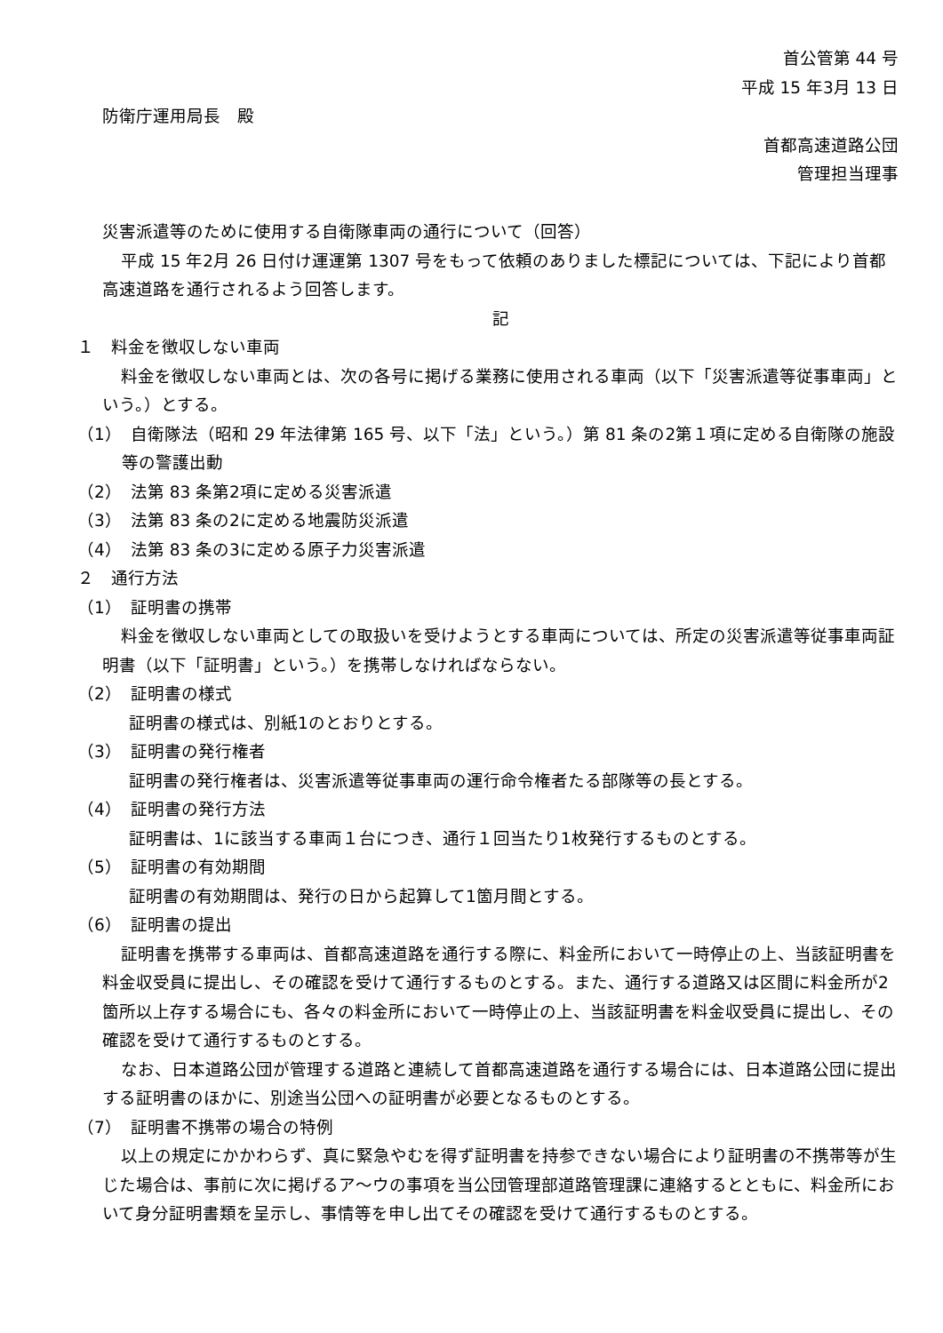首公管第 44 号
平成 15 年3月 13 日
防衛庁運用局長　殿
首都高速道路公団
管理担当理事
災害派遣等のために使用する自衛隊車両の通行について（回答）
平成 15 年2月 26 日付け運運第 1307 号をもって依頼のありました標記については、下記により首都高速道路を通行されるよう回答します。
記
１　料金を徴収しない車両
料金を徴収しない車両とは、次の各号に掲げる業務に使用される車両（以下「災害派遣等従事車両」という。）とする。
（1）　自衛隊法（昭和 29 年法律第 165 号、以下「法」という。）第 81 条の2第１項に定める自衛隊の施設等の警護出動
（2）　法第 83 条第2項に定める災害派遣
（3）　法第 83 条の2に定める地震防災派遣
（4）　法第 83 条の3に定める原子力災害派遣
２　通行方法
（1）　証明書の携帯
料金を徴収しない車両としての取扱いを受けようとする車両については、所定の災害派遣等従事車両証明書（以下「証明書」という。）を携帯しなければならない。
（2）　証明書の様式
証明書の様式は、別紙1のとおりとする。
（3）　証明書の発行権者
証明書の発行権者は、災害派遣等従事車両の運行命令権者たる部隊等の長とする。
（4）　証明書の発行方法
証明書は、1に該当する車両１台につき、通行１回当たり1枚発行するものとする。
（5）　証明書の有効期間
証明書の有効期間は、発行の日から起算して1箇月間とする。
（6）　証明書の提出
証明書を携帯する車両は、首都高速道路を通行する際に、料金所において一時停止の上、当該証明書を料金収受員に提出し、その確認を受けて通行するものとする。また、通行する道路又は区間に料金所が2箇所以上存する場合にも、各々の料金所において一時停止の上、当該証明書を料金収受員に提出し、その確認を受けて通行するものとする。
なお、日本道路公団が管理する道路と連続して首都高速道路を通行する場合には、日本道路公団に提出する証明書のほかに、別途当公団への証明書が必要となるものとする。
（7）　証明書不携帯の場合の特例
以上の規定にかかわらず、真に緊急やむを得ず証明書を持参できない場合により証明書の不携帯等が生じた場合は、事前に次に掲げるア～ウの事項を当公団管理部道路管理課に連絡するとともに、料金所において身分証明書類を呈示し、事情等を申し出てその確認を受けて通行するものとする。